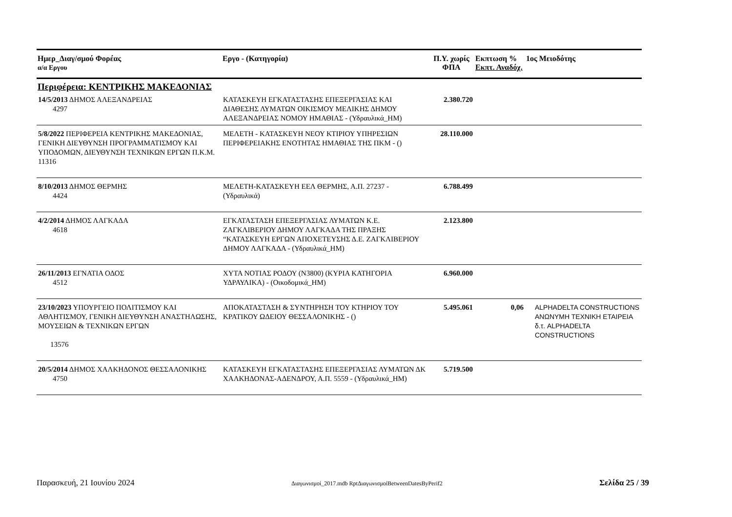| Ημερ_Διαγ/σμού Φορέας α/α Εργου | Εργο - (Κατηγορία) | Π.Υ. χωρίς ΦΠΑ | Εκπτωση % Εκπτ. Αναδόχ. | 1ος Μειοδότης |
| --- | --- | --- | --- | --- |
| Περιφέρεια: ΚΕΝΤΡΙΚΗΣ ΜΑΚΕΔΟΝΙΑΣ | | | | |
| 14/5/2013 ΔΗΜΟΣ ΑΛΕΞΑΝΔΡΕΙΑΣ 4297 | ΚΑΤΑΣΚΕΥΗ ΕΓΚΑΤΑΣΤΑΣΗΣ ΕΠΕΞΕΡΓΑΣΙΑΣ ΚΑΙ ΔΙΑΘΕΣΗΣ ΛΥΜΑΤΩΝ ΟΙΚΙΣΜΟΥ ΜΕΛΙΚΗΣ ΔΗΜΟΥ ΑΛΕΞΑΝΔΡΕΙΑΣ ΝΟΜΟΥ ΗΜΑΘΙΑΣ - (Υδραυλικά_ΗΜ) | 2.380.720 | | |
| 5/8/2022 ΠΕΡΙΦΕΡΕΙΑ ΚΕΝΤΡΙΚΗΣ ΜΑΚΕΔΟΝΙΑΣ, ΓΕΝΙΚΗ ΔΙΕΥΘΥΝΣΗ ΠΡΟΓΡΑΜΜΑΤΙΣΜΟΥ ΚΑΙ ΥΠΟΔΟΜΩΝ, ΔΙΕΥΘΥΝΣΗ ΤΕΧΝΙΚΩΝ ΕΡΓΩΝ Π.Κ.Μ. 11316 | ΜΕΛΕΤΗ - ΚΑΤΑΣΚΕΥΗ ΝΕΟΥ ΚΤΙΡΙΟΥ ΥΠΗΡΕΣΙΩΝ ΠΕΡΙΦΕΡΕΙΑΚΗΣ ΕΝΟΤΗΤΑΣ ΗΜΑΘΙΑΣ ΤΗΣ ΠΚΜ - () | 28.110.000 | | |
| 8/10/2013 ΔΗΜΟΣ ΘΕΡΜΗΣ 4424 | ΜΕΛΕΤΗ-ΚΑΤΑΣΚΕΥΗ ΕΕΛ ΘΕΡΜΗΣ, Α.Π. 27237 - (Υδραυλικά) | 6.788.499 | | |
| 4/2/2014 ΔΗΜΟΣ ΛΑΓΚΑΔΑ 4618 | ΕΓΚΑΤΑΣΤΑΣΗ ΕΠΕΞΕΡΓΑΣΙΑΣ ΛΥΜΑΤΩΝ Κ.Ε. ΖΑΓΚΛΙΒΕΡΙΟΥ ΔΗΜΟΥ ΛΑΓΚΑΔΑ ΤΗΣ ΠΡΑΞΗΣ “ΚΑΤΑΣΚΕΥΗ ΕΡΓΩΝ ΑΠΟΧΕΤΕΥΣΗΣ Δ.Ε. ΖΑΓΚΛΙΒΕΡΙΟΥ ΔΗΜΟΥ ΛΑΓΚΑΔΑ - (Υδραυλικά_ΗΜ) | 2.123.800 | | |
| 26/11/2013 ΕΓΝΑΤΙΑ ΟΔΟΣ 4512 | ΧΥΤΑ ΝΟΤΙΑΣ ΡΟΔΟΥ (Ν3800) (ΚΥΡΙΑ ΚΑΤΗΓΟΡΙΑ ΥΔΡΑΥΛΙΚΑ) - (Οικοδομικά_ΗΜ) | 6.960.000 | | |
| 23/10/2023 ΥΠΟΥΡΓΕΙΟ ΠΟΛΙΤΙΣΜΟΥ ΚΑΙ ΑΘΛΗΤΙΣΜΟΥ, ΓΕΝΙΚΗ ΔΙΕΥΘΥΝΣΗ ΑΝΑΣΤΗΛΩΣΗΣ, ΜΟΥΣΕΙΩΝ & ΤΕΧΝΙΚΩΝ ΕΡΓΩΝ 13576 | ΑΠΟΚΑΤΑΣΤΑΣΗ & ΣΥΝΤΗΡΗΣΗ ΤΟΥ ΚΤΗΡΙΟΥ ΤΟΥ ΚΡΑΤΙΚΟΥ ΩΔΕΙΟΥ ΘΕΣΣΑΛΟΝΙΚΗΣ - () | 5.495.061 | 0,06 | ALPHADELTA CONSTRUCTIONS ΑΝΩΝΥΜΗ ΤΕΧΝΙΚΗ ΕΤΑΙΡΕΙΑ δ.τ. ALPHADELTA CONSTRUCTIONS |
| 20/5/2014 ΔΗΜΟΣ ΧΑΛΚΗΔΟΝΟΣ ΘΕΣΣΑΛΟΝΙΚΗΣ 4750 | ΚΑΤΑΣΚΕΥΗ ΕΓΚΑΤΑΣΤΑΣΗΣ ΕΠΕΞΕΡΓΑΣΙΑΣ ΛΥΜΑΤΩΝ ΔΚ ΧΑΛΚΗΔΟΝΑΣ-ΑΔΕΝΔΡΟΥ, Α.Π. 5559 - (Υδραυλικά_ΗΜ) | 5.719.500 | | |
Παρασκευή, 21 Ιουνίου 2024 Διαγωνισμοί_2017.mdb RptΔιαγωνισμοίBetweenDatesByPerif2 Σελίδα 25 / 39